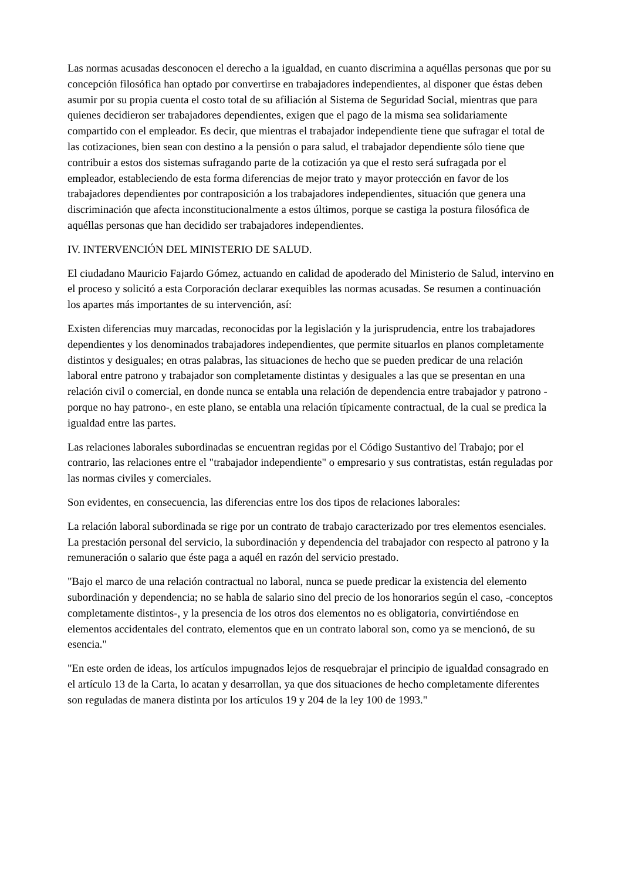Las normas acusadas desconocen el derecho a la igualdad, en cuanto discrimina a aquéllas personas que por su concepción filosófica han optado por convertirse en trabajadores independientes, al disponer que éstas deben asumir por su propia cuenta el costo total de su afiliación al Sistema de Seguridad Social, mientras que para quienes decidieron ser trabajadores dependientes, exigen que el pago de la misma sea solidariamente compartido con el empleador. Es decir, que mientras el trabajador independiente tiene que sufragar el total de las cotizaciones, bien sean con destino a la pensión o para salud, el trabajador dependiente sólo tiene que contribuir a estos dos sistemas sufragando parte de la cotización ya que el resto será sufragada por el empleador, estableciendo de esta forma diferencias de mejor trato y mayor protección en favor de los trabajadores dependientes por contraposición a los trabajadores independientes, situación que genera una discriminación que afecta inconstitucionalmente a estos últimos, porque se castiga la postura filosófica de aquéllas personas que han decidido ser trabajadores independientes.
IV. INTERVENCIÓN DEL MINISTERIO DE SALUD.
El ciudadano Mauricio Fajardo Gómez, actuando en calidad de apoderado del Ministerio de Salud, intervino en el proceso y solicitó a esta Corporación declarar exequibles las normas acusadas. Se resumen a continuación los apartes más importantes de su intervención, así:
Existen diferencias muy marcadas, reconocidas por la legislación y la jurisprudencia, entre los trabajadores dependientes y los denominados trabajadores independientes, que permite situarlos en planos completamente distintos y desiguales; en otras palabras, las situaciones de hecho que se pueden predicar de una relación laboral entre patrono y trabajador son completamente distintas y desiguales a las que se presentan en una relación civil o comercial, en donde nunca se entabla una relación de dependencia entre trabajador y patrono -porque no hay patrono-, en este plano, se entabla una relación típicamente contractual, de la cual se predica la igualdad entre las partes.
Las relaciones laborales subordinadas se encuentran regidas por el Código Sustantivo del Trabajo; por el contrario, las relaciones entre el "trabajador independiente" o empresario y sus contratistas, están reguladas por las normas civiles y comerciales.
Son evidentes, en consecuencia, las diferencias entre los dos tipos de relaciones laborales:
La relación laboral subordinada se rige por un contrato de trabajo caracterizado por tres elementos esenciales. La prestación personal del servicio, la subordinación y dependencia del trabajador con respecto al patrono y la remuneración o salario que éste paga a aquél en razón del servicio prestado.
"Bajo el marco de una relación contractual no laboral, nunca se puede predicar la existencia del elemento subordinación y dependencia; no se habla de salario sino del precio de los honorarios según el caso, -conceptos completamente distintos-, y la presencia de los otros dos elementos no es obligatoria, convirtiéndose en elementos accidentales del contrato, elementos que en un contrato laboral son, como ya se mencionó, de su esencia."
"En este orden de ideas, los artículos impugnados lejos de resquebrajar el principio de igualdad consagrado en el artículo 13 de la Carta, lo acatan y desarrollan, ya que dos situaciones de hecho completamente diferentes son reguladas de manera distinta por los artículos 19 y 204 de la ley 100 de 1993."